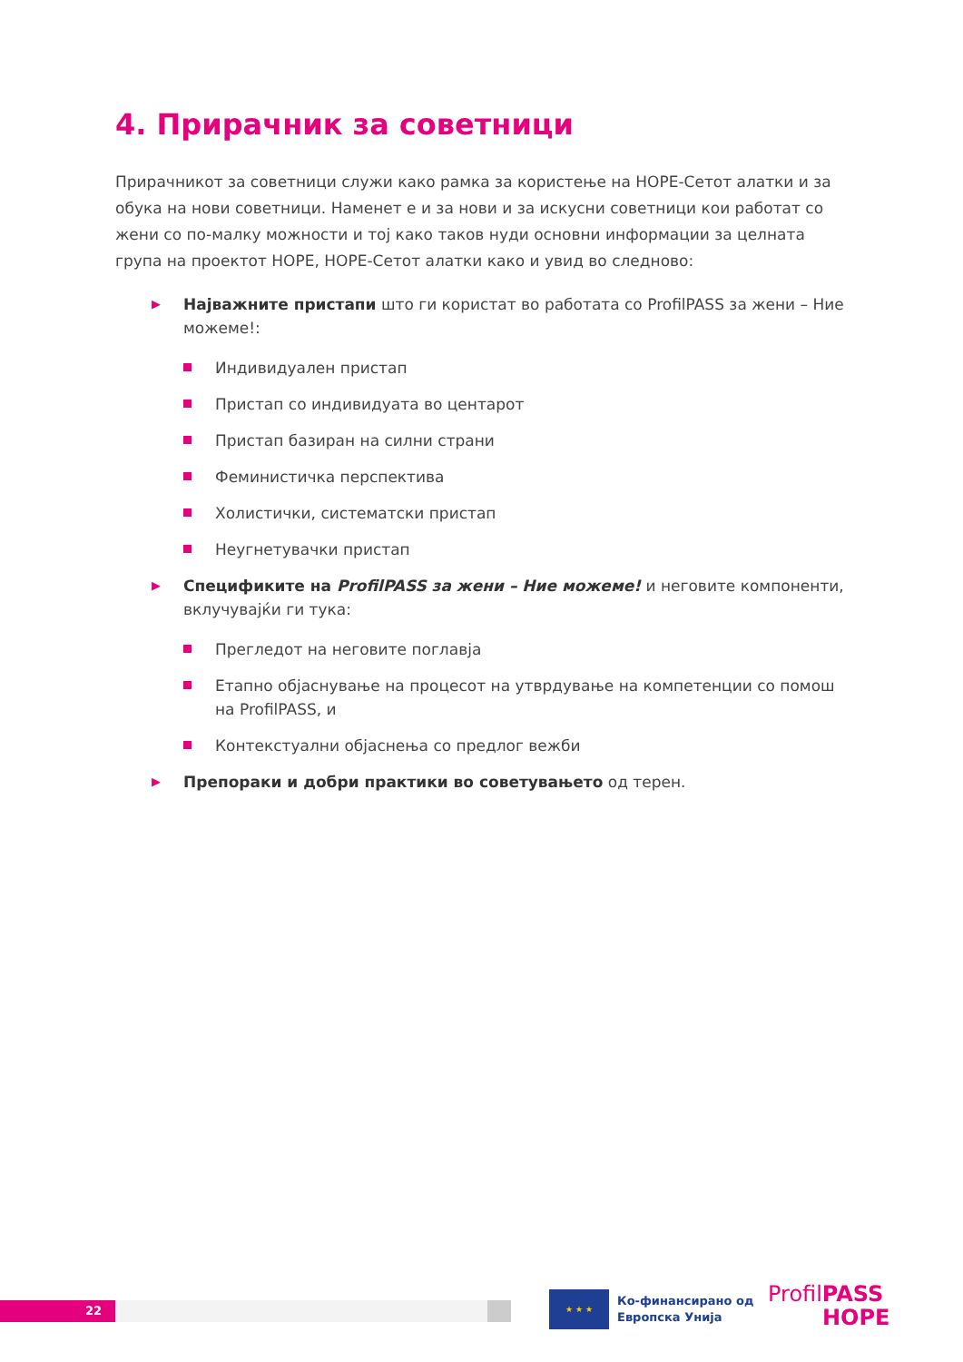4. Прирачник за советници
Прирачникот за советници служи како рамка за користење на HOPE-Сетот алатки и за обука на нови советници. Наменет е и за нови и за искусни советници кои работат со жени со по-малку можности и тој како таков нуди основни информации за целната група на проектот HOPE, HOPE-Сетот алатки како и увид во следново:
▶ Најважните пристапи што ги користат во работата со ProfilPASS за жени – Ние можеме!:
Индивидуален пристап
Пристап со индивидуата во центарот
Пристап базиран на силни страни
Феминистичка перспектива
Холистички, систематски пристап
Неугнетувачки пристап
▶ Спецификите на ProfilPASS за жени – Ние можеме! и неговите компоненти, вклучувајќи ги тука:
Прегледот на неговите поглавја
Етапно објаснување на процесот на утврдување на компетенции со помош на ProfilPASS, и
Контекстуални објаснења со предлог вежби
▶ Препораки и добри практики во советувањето од терен.
22
★ ★ ★
Ко-финансирано од
Европска Унија
ProfilPASS
HOPE